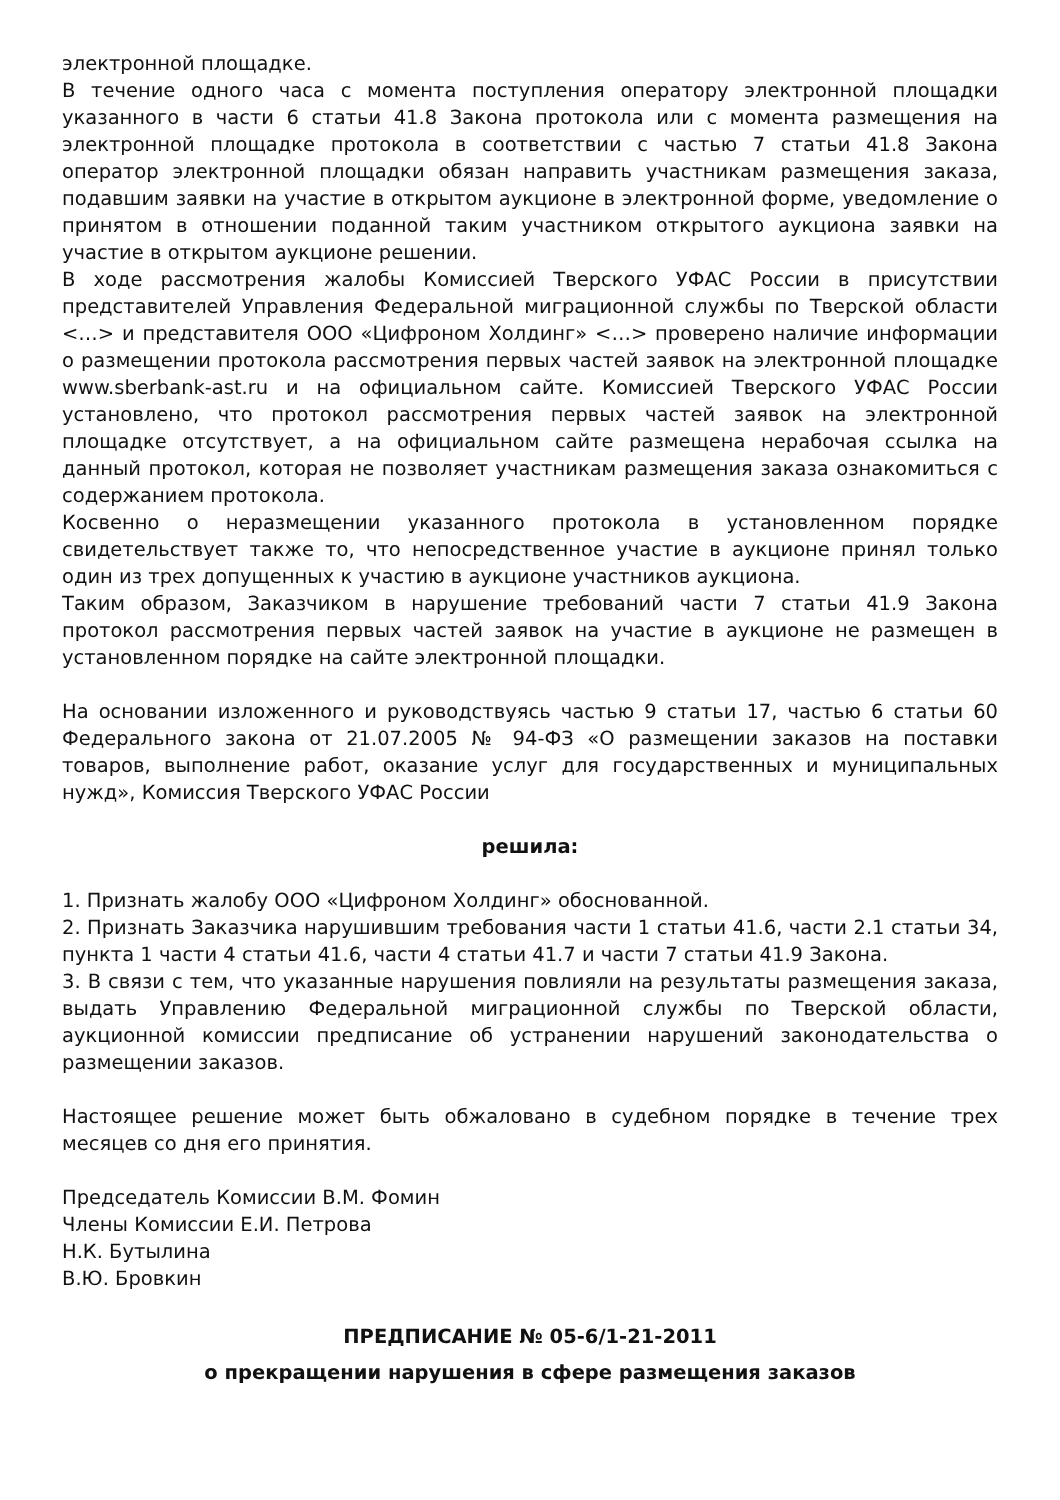электронной площадке.
В течение одного часа с момента поступления оператору электронной площадки указанного в части 6 статьи 41.8 Закона протокола или с момента размещения на электронной площадке протокола в соответствии с частью 7 статьи 41.8 Закона оператор электронной площадки обязан направить участникам размещения заказа, подавшим заявки на участие в открытом аукционе в электронной форме, уведомление о принятом в отношении поданной таким участником открытого аукциона заявки на участие в открытом аукционе решении.
В ходе рассмотрения жалобы Комиссией Тверского УФАС России в присутствии представителей Управления Федеральной миграционной службы по Тверской области <…> и представителя ООО «Цифроном Холдинг» <…> проверено наличие информации о размещении протокола рассмотрения первых частей заявок на электронной площадке www.sberbank-ast.ru и на официальном сайте. Комиссией Тверского УФАС России установлено, что протокол рассмотрения первых частей заявок на электронной площадке отсутствует, а на официальном сайте размещена нерабочая ссылка на данный протокол, которая не позволяет участникам размещения заказа ознакомиться с содержанием протокола.
Косвенно о неразмещении указанного протокола в установленном порядке свидетельствует также то, что непосредственное участие в аукционе принял только один из трех допущенных к участию в аукционе участников аукциона.
Таким образом, Заказчиком в нарушение требований части 7 статьи 41.9 Закона протокол рассмотрения первых частей заявок на участие в аукционе не размещен в установленном порядке на сайте электронной площадки.
На основании изложенного и руководствуясь частью 9 статьи 17, частью 6 статьи 60 Федерального закона от 21.07.2005 № 94-ФЗ «О размещении заказов на поставки товаров, выполнение работ, оказание услуг для государственных и муниципальных нужд», Комиссия Тверского УФАС России
решила:
1. Признать жалобу ООО «Цифроном Холдинг» обоснованной.
2. Признать Заказчика нарушившим требования части 1 статьи 41.6, части 2.1 статьи 34, пункта 1 части 4 статьи 41.6, части 4 статьи 41.7 и части 7 статьи 41.9 Закона.
3. В связи с тем, что указанные нарушения повлияли на результаты размещения заказа, выдать Управлению Федеральной миграционной службы по Тверской области, аукционной комиссии предписание об устранении нарушений законодательства о размещении заказов.
Настоящее решение может быть обжаловано в судебном порядке в течение трех месяцев со дня его принятия.
Председатель Комиссии В.М. Фомин
Члены Комиссии Е.И. Петрова
Н.К. Бутылина
В.Ю. Бровкин
ПРЕДПИСАНИЕ № 05-6/1-21-2011
о прекращении нарушения в сфере размещения заказов